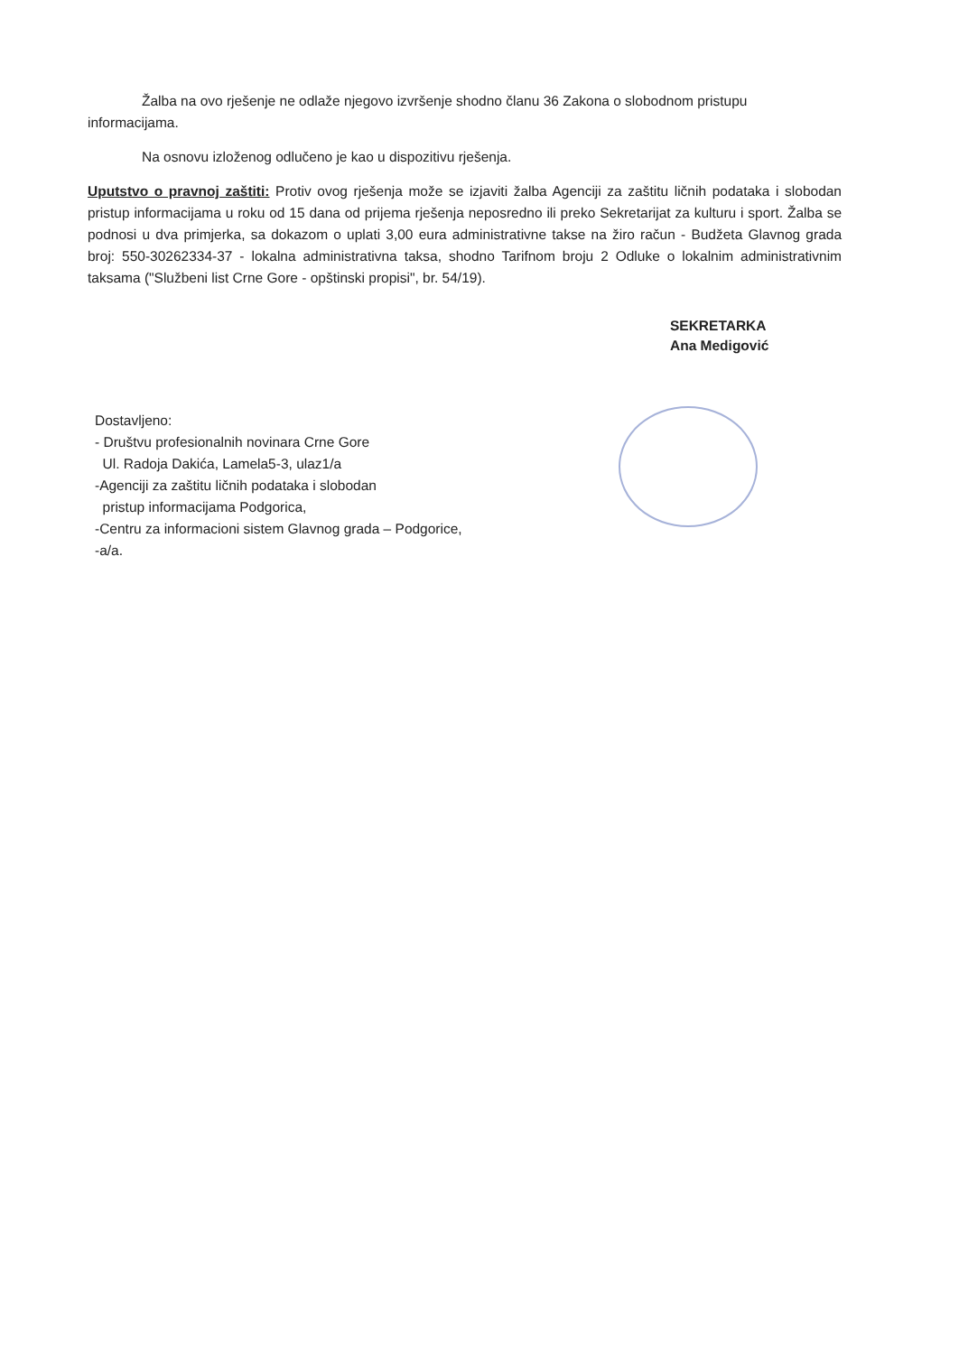Žalba na ovo rješenje ne odlaže njegovo izvršenje shodno članu 36 Zakona o slobodnom pristupu informacijama.
Na osnovu izloženog odlučeno je kao u dispozitivu rješenja.
Uputstvo o pravnoj zaštiti: Protiv ovog rješenja može se izjaviti žalba Agenciji za zaštitu ličnih podataka i slobodan pristup informacijama u roku od 15 dana od prijema rješenja neposredno ili preko Sekretarijat za kulturu i sport. Žalba se podnosi u dva primjerka, sa dokazom o uplati 3,00 eura administrativne takse na žiro račun - Budžeta Glavnog grada broj: 550-30262334-37 - lokalna administrativna taksa, shodno Tarifnom broju 2 Odluke o lokalnim administrativnim taksama ("Službeni list Crne Gore - opštinski propisi", br. 54/19).
SEKRETARKA
Ana Medigović
Dostavljeno:
- Društvu profesionalnih novinara Crne Gore
Ul. Radoja Dakića, Lamela5-3, ulaz1/a
-Agenciji za zaštitu ličnih podataka i slobodan
pristup informacijama Podgorica,
-Centru za informacioni sistem Glavnog grada – Podgorice,
-a/a.